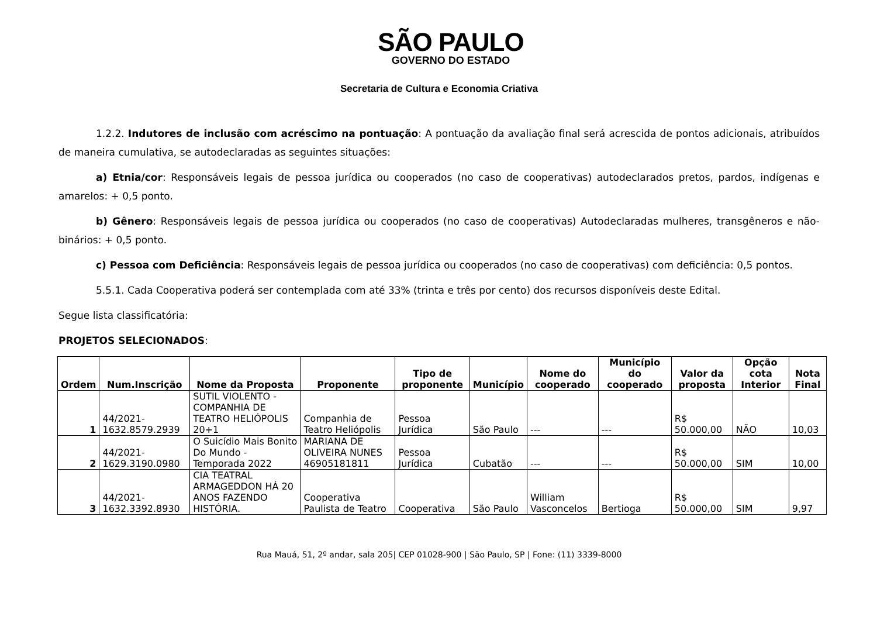SÃO PAULO
GOVERNO DO ESTADO
Secretaria de Cultura e Economia Criativa
1.2.2. Indutores de inclusão com acréscimo na pontuação: A pontuação da avaliação final será acrescida de pontos adicionais, atribuídos de maneira cumulativa, se autodeclaradas as seguintes situações:
a) Etnia/cor: Responsáveis legais de pessoa jurídica ou cooperados (no caso de cooperativas) autodeclarados pretos, pardos, indígenas e amarelos: + 0,5 ponto.
b) Gênero: Responsáveis legais de pessoa jurídica ou cooperados (no caso de cooperativas) Autodeclaradas mulheres, transgêneros e não-binários: + 0,5 ponto.
c) Pessoa com Deficiência: Responsáveis legais de pessoa jurídica ou cooperados (no caso de cooperativas) com deficiência: 0,5 pontos.
5.5.1. Cada Cooperativa poderá ser contemplada com até 33% (trinta e três por cento) dos recursos disponíveis deste Edital.
Segue lista classificatória:
PROJETOS SELECIONADOS:
| Ordem | Num.Inscrição | Nome da Proposta | Proponente | Tipo de proponente | Município | Nome do cooperado | Município do cooperado | Valor da proposta | Opção cota Interior | Nota Final |
| --- | --- | --- | --- | --- | --- | --- | --- | --- | --- | --- |
| 1 | 44/2021-1632.8579.2939 | SUTIL VIOLENTO - COMPANHIA DE TEATRO HELIÓPOLIS 20+1 | Companhia de Teatro Heliópolis | Pessoa Jurídica | São Paulo | --- | --- | R$ 50.000,00 | NÃO | 10,03 |
| 2 | 44/2021-1629.3190.0980 | O Suicídio Mais Bonito Do Mundo - Temporada 2022 | MARIANA DE OLIVEIRA NUNES 46905181811 | Pessoa Jurídica | Cubatão | --- | --- | R$ 50.000,00 | SIM | 10,00 |
| 3 | 44/2021-1632.3392.8930 | CIA TEATRAL ARMAGEDDON HÁ 20 ANOS FAZENDO HISTÓRIA. | Cooperativa Paulista de Teatro | Cooperativa | São Paulo | William Vasconcelos | Bertioga | R$ 50.000,00 | SIM | 9,97 |
Rua Mauá, 51, 2º andar, sala 205| CEP 01028-900 | São Paulo, SP | Fone: (11) 3339-8000